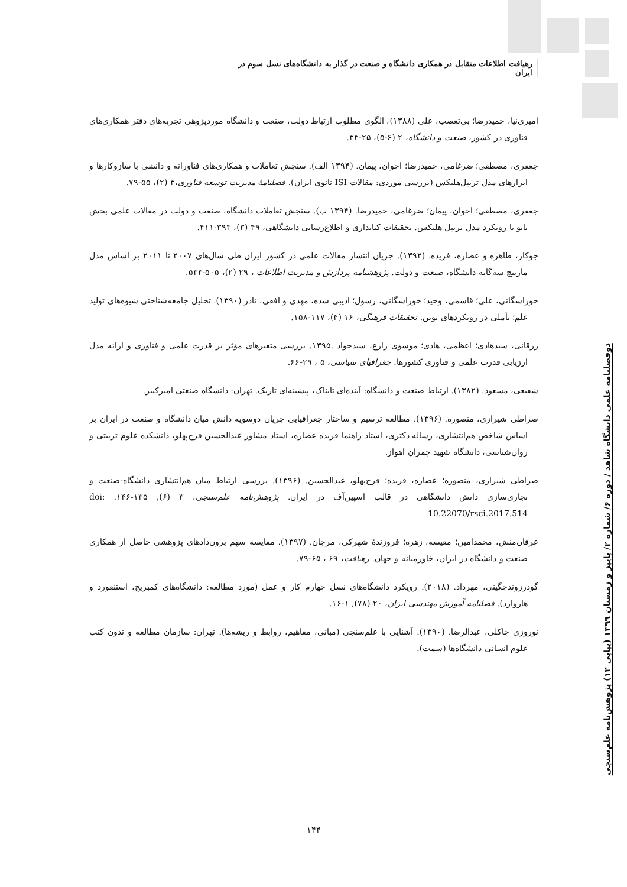رهیافت اطلاعات متقابل در همکاری دانشگاه و صنعت در گذار به دانشگاه‌های نسل سوم در ایران
امیری‌نیا، حمیدرضا؛ بی‌تعصب، علی (۱۳۸۸)، الگوی مطلوب ارتباط دولت، صنعت و دانشگاه موردپژوهی تجربه‌های دفتر همکاری‌های فناوری در کشور، صنعت و دانشگاه، ۲ (۶-۵)، ۲۵-۳۴.
جعفری، مصطفی؛ ضرغامی، حمیدرضا؛ اخوان، پیمان. (۱۳۹۴ الف). سنجش تعاملات و همکاری‌های فناورانه و دانشی با سازوکارها و ابزارهای مدل تریپل‌هلیکس (بررسی موردی: مقالات ISI نانوی ایران). فصلنامهٔ مدیریت توسعه فناوری،۳ (۲)، ۵۵-۷۹.
جعفری، مصطفی؛ اخوان، پیمان؛ ضرغامی، حمیدرضا. (۱۳۹۴ ب). سنجش تعاملات دانشگاه، صنعت و دولت در مقالات علمی بخش نانو با رویکرد مدل تریپل هلیکس. تحقیقات کتابداری و اطلاع‌رسانی دانشگاهی، ۴۹ (۳)، ۳۹۳-۴۱۱.
جوکار، طاهره و عصاره، فریده. (۱۳۹۲). جریان انتشار مقالات علمی در کشور ایران طی سال‌های ۲۰۰۷ تا ۲۰۱۱ بر اساس مدل مارپیچ سه‌گانه دانشگاه، صنعت و دولت. پژوهشنامه پردازش و مدیریت اطلاعات ، ۲۹ (۲)، ۵۰۵-۵۳۳.
خوراسگانی، علی؛ قاسمی، وحید؛ خوراسگانی، رسول؛ ادیبی سده، مهدی و افقی، نادر (۱۳۹۰). تحلیل جامعه‌شناختی شیوه‌های تولید علم؛ تأملی در رویکردهای نوین. تحقیقات فرهنگی، ۱۶ (۴)، ۱۱۷-۱۵۸.
زرقانی، سیدهادی؛ اعظمی، هادی؛ موسوی زارع، سیدجواد .۱۳۹۵. بررسی متغیرهای مؤثر بر قدرت علمی و فناوری و ارائه مدل ارزیابی قدرت علمی و فناوری کشورها. جغرافیای سیاسی، ۵ ، ۲۹-۶۶.
شفیعی، مسعود. (۱۳۸۲). ارتباط صنعت و دانشگاه: آینده‌ای تابناک، پیشینه‌ای تاریک. تهران: دانشگاه صنعتی امیرکبیر.
صراطی شیرازی، منصوره. (۱۳۹۶). مطالعه ترسیم و ساختار جغرافیایی جریان دوسویه دانش میان دانشگاه و صنعت در ایران بر اساس شاخص هم‌انتشاری، رساله دکتری، استاد راهنما فریده عصاره، استاد مشاور عبدالحسین فرج‌پهلو، دانشکده علوم تربیتی و روان‌شناسی، دانشگاه شهید چمران اهواز.
صراطی شیرازی، منصوره؛ عصاره، فریده؛ فرج‌پهلو، عبدالحسین. (۱۳۹۶). بررسی ارتباط میان هم‌انتشاری دانشگاه-صنعت و تجاری‌سازی دانش دانشگاهی در قالب اسپین‌آف در ایران. پژوهش‌نامه علم‌سنجی، ۳ (۶), ۱۳۵-۱۴۶. doi: 10.22070/rsci.2017.514
عرفان‌منش، محمدامین؛ مقیسه، زهره؛ فروزندهٔ شهرکی، مرجان. (۱۳۹۷). مقایسه سهم برون‌دادهای پژوهشی حاصل از همکاری صنعت و دانشگاه در ایران، خاورمیانه و جهان. رهیافت، ۶۹ ، ۶۵-۷۹.
گودرزوندچگینی، مهرداد. (۲۰۱۸). رویکرد دانشگاه‌های نسل چهارم کار و عمل (مورد مطالعه: دانشگاه‌های کمبریج، استنفورد و هاروارد). فصلنامه آموزش مهندسی ایران، ۲۰ (۷۸), ۱-۱۶.
نوروزی چاکلی، عبدالرضا. (۱۳۹۰). آشنایی با علم‌سنجی (مبانی، مفاهیم، روابط و ریشه‌ها). تهران: سازمان مطالعه و تدون کتب علوم انسانی دانشگاه‌ها (سمت).
دوفصلنامه علمی دانشگاه شاهد / دوره ۶/ شماره ۲/ پاییز و زمستان ۱۳۹۹ (پیاپی ۱۲) پژوهش‌نامه علم‌سنجی
۱۴۴